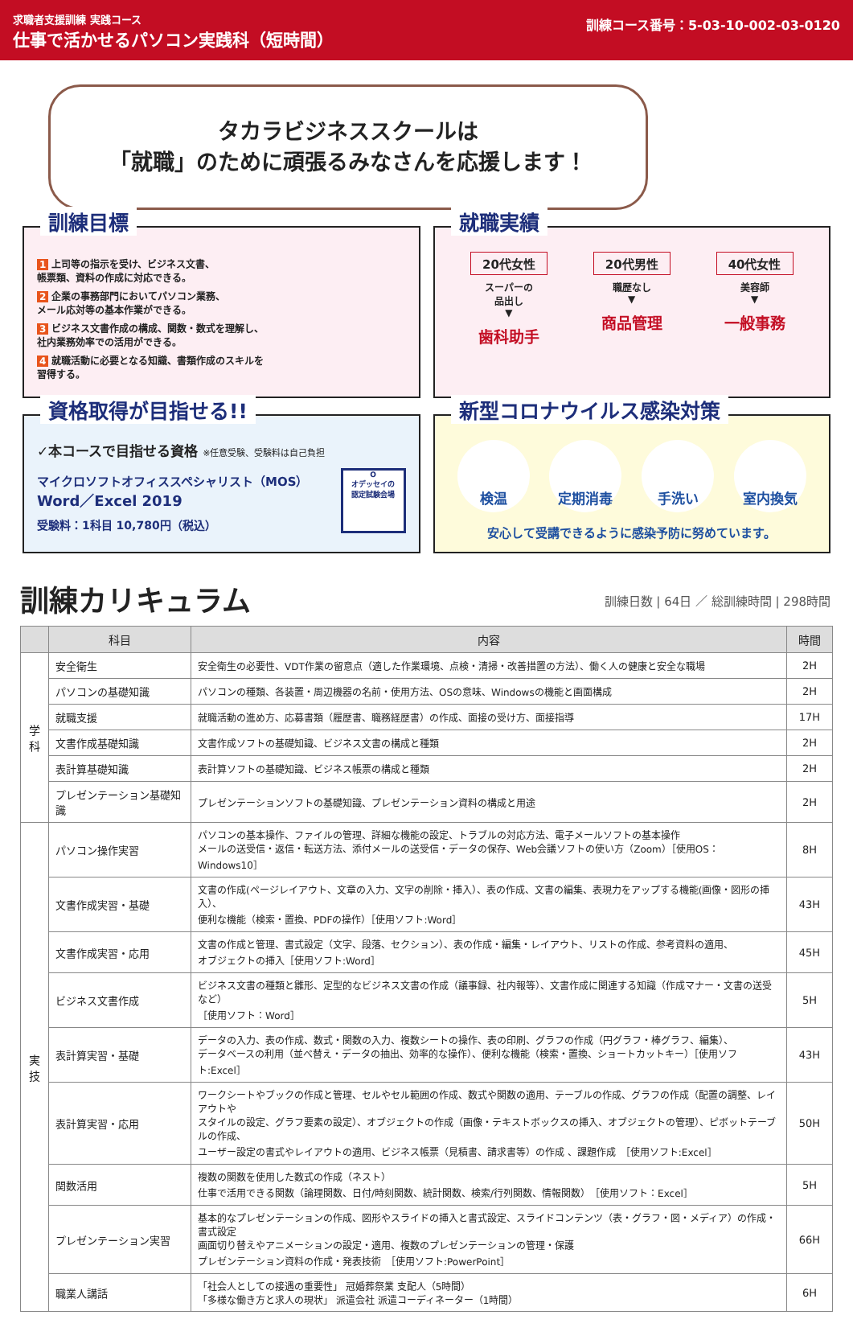求職者支援訓練 実践コース
仕事で活かせるパソコン実践科（短時間）
訓練コース番号：5-03-10-002-03-0120
タカラビジネススクールは
「就職」のために頑張るみなさんを応援します！
訓練目標
1 上司等の指示を受け、ビジネス文書、
帳票類、資料の作成に対応できる。
2 企業の事務部門においてパソコン業務、
メール応対等の基本作業ができる。
3 ビジネス文書作成の構成、関数・数式を理解し、
社内業務効率での活用ができる。
4 就職活動に必要となる知識、書類作成のスキルを
習得する。
就職実績
20代女性
スーパーの
品出し
▼
歯科助手
20代男性
職歴なし
▼
商品管理
40代女性
美容師
▼
一般事務
資格取得が目指せる!!
✓本コースで目指せる資格 ※任意受験、受験料は自己負担
マイクロソフトオフィススペシャリスト（MOS）
Word／Excel 2019
受験料：1科目 10,780円（税込）
O
オデッセイの
認定試験会場
新型コロナウイルス感染対策
検温 定期消毒 手洗い 室内換気
安心して受講できるように感染予防に努めています。
訓練カリキュラム
訓練日数 | 64日 ／ 総訓練時間 | 298時間
| | 科目 | 内容 | 時間 |
| --- | --- | --- | --- |
| 学 科 | 安全衛生 | 安全衛生の必要性、VDT作業の留意点（適した作業環境、点検・清掃・改善措置の方法）、働く人の健康と安全な職場 | 2H |
| | パソコンの基礎知識 | パソコンの種類、各装置・周辺機器の名前・使用方法、OSの意味、Windowsの機能と画面構成 | 2H |
| | 就職支援 | 就職活動の進め方、応募書類（履歴書、職務経歴書）の作成、面接の受け方、面接指導 | 17H |
| | 文書作成基礎知識 | 文書作成ソフトの基礎知識、ビジネス文書の構成と種類 | 2H |
| | 表計算基礎知識 | 表計算ソフトの基礎知識、ビジネス帳票の構成と種類 | 2H |
| | プレゼンテーション基礎知識 | プレゼンテーションソフトの基礎知識、プレゼンテーション資料の構成と用途 | 2H |
| 実 技 | パソコン操作実習 | パソコンの基本操作、ファイルの管理、詳細な機能の設定、トラブルの対応方法、電子メールソフトの基本操作 メールの送受信・返信・転送方法、添付メールの送受信・データの保存、Web会議ソフトの使い方（Zoom）［使用OS：Windows10］ | 8H |
| | 文書作成実習・基礎 | 文書の作成(ページレイアウト、文章の入力、文字の削除・挿入）、表の作成、文書の編集、表現力をアップする機能(画像・図形の挿入）、 便利な機能（検索・置換、PDFの操作）［使用ソフト:Word］ | 43H |
| | 文書作成実習・応用 | 文書の作成と管理、書式設定（文字、段落、セクション）、表の作成・編集・レイアウト、リストの作成、参考資料の適用、 オブジェクトの挿入［使用ソフト:Word］ | 45H |
| | ビジネス文書作成 | ビジネス文書の種類と雛形、定型的なビジネス文書の作成（議事録、社内報等）、文書作成に関連する知識（作成マナー・文書の送受など） ［使用ソフト：Word］ | 5H |
| | 表計算実習・基礎 | データの入力、表の作成、数式・関数の入力、複数シートの操作、表の印刷、グラフの作成（円グラフ・棒グラフ、編集）、 データベースの利用（並べ替え・データの抽出、効率的な操作）、便利な機能（検索・置換、ショートカットキー）［使用ソフト:Excel］ | 43H |
| | 表計算実習・応用 | ワークシートやブックの作成と管理、セルやセル範囲の作成、数式や関数の適用、テーブルの作成、グラフの作成（配置の調整、レイアウトや スタイルの設定、グラフ要素の設定）、オブジェクトの作成（画像・テキストボックスの挿入、オブジェクトの管理）、ピボットテーブルの作成、 ユーザー設定の書式やレイアウトの適用、ビジネス帳票（見積書、請求書等）の作成 、課題作成 ［使用ソフト:Excel］ | 50H |
| | 関数活用 | 複数の関数を使用した数式の作成（ネスト） 仕事で活用できる関数（論理関数、日付/時刻関数、統計関数、検索/行列関数、情報関数） ［使用ソフト：Excel］ | 5H |
| | プレゼンテーション実習 | 基本的なプレゼンテーションの作成、図形やスライドの挿入と書式設定、スライドコンテンツ（表・グラフ・図・メディア）の作成・書式設定 画面切り替えやアニメーションの設定・適用、複数のプレゼンテーションの管理・保護 プレゼンテーション資料の作成・発表技術 ［使用ソフト:PowerPoint］ | 66H |
| | 職業人講話 | 「社会人としての接遇の重要性」 冠婚葬祭業 支配人（5時間） 「多様な働き方と求人の現状」 派遣会社 派遣コーディネーター（1時間） | 6H |